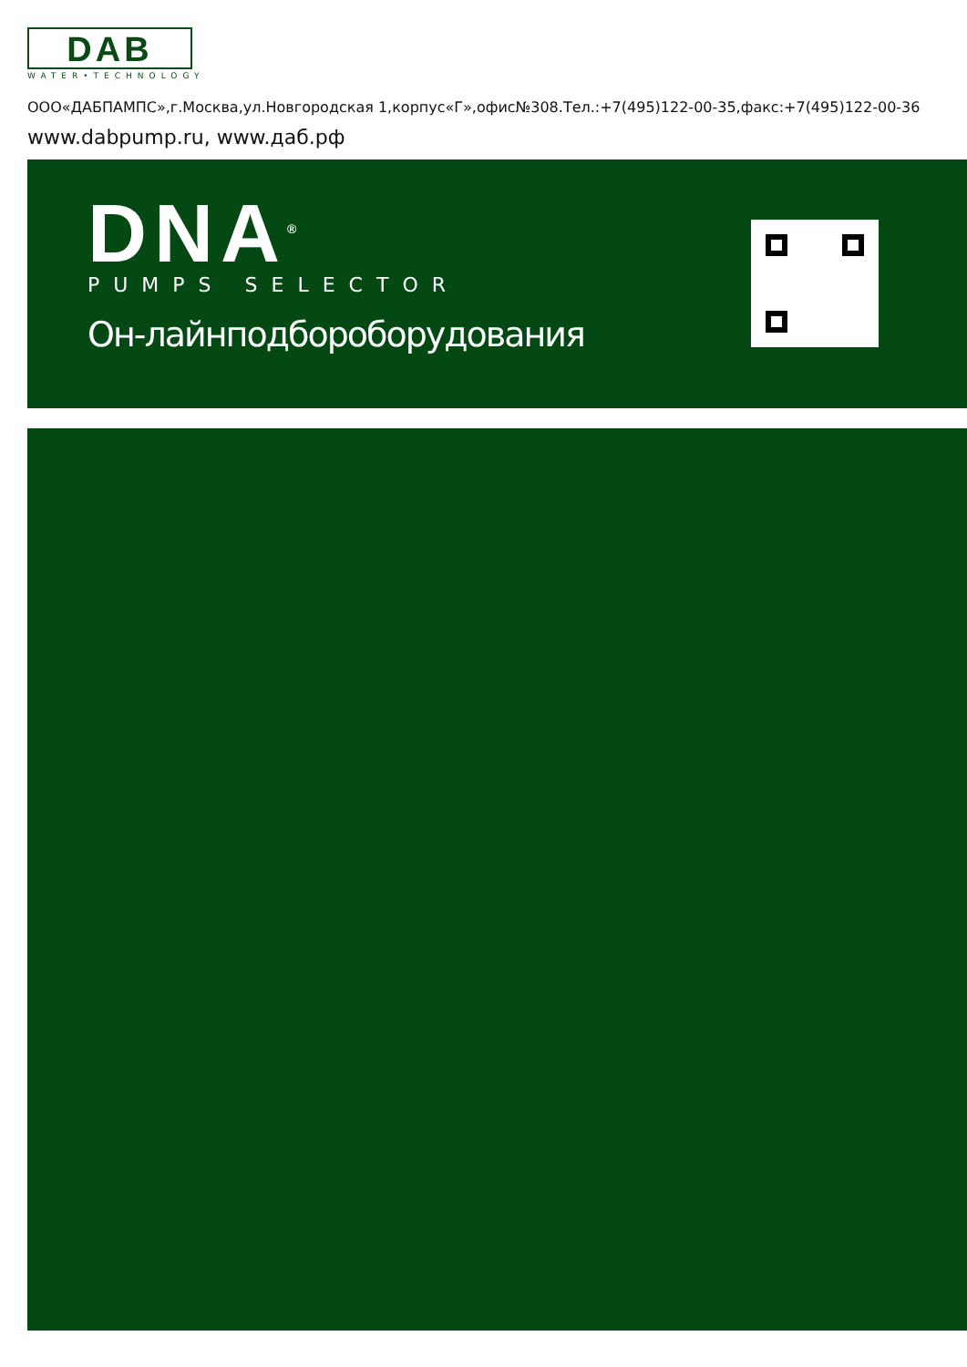DAB
WATER•TECHNOLOGY
ООО«ДАБПАМПС»,г.Москва,ул.Новгородская 1,корпус«Г»,офис№308.Тел.:+7(495)122-00-35,факс:+7(495)122-00-36
www.dabpump.ru, www.даб.рф
DNA<sup>®</sup>
PUMPS SELECTOR
Он-лайнподбороборудования